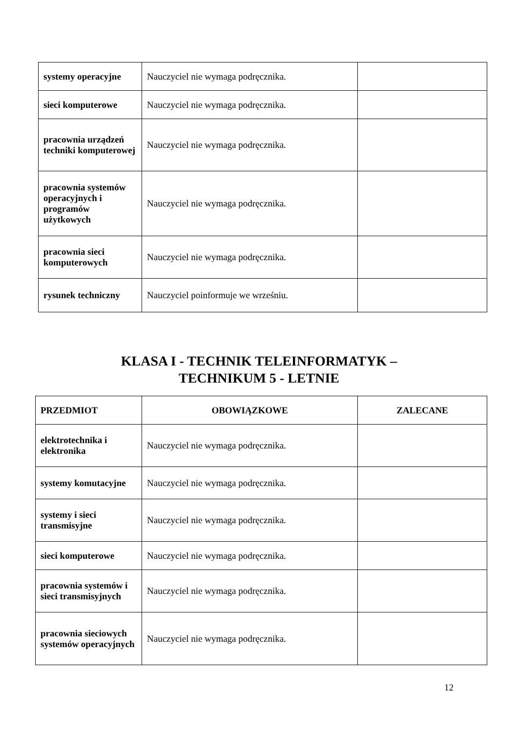| systemy operacyjne | Nauczyciel nie wymaga podręcznika. | |
| sieci komputerowe | Nauczyciel nie wymaga podręcznika. | |
| pracownia urządzeń techniki komputerowej | Nauczyciel nie wymaga podręcznika. | |
| pracownia systemów operacyjnych i programów użytkowych | Nauczyciel nie wymaga podręcznika. | |
| pracownia sieci komputerowych | Nauczyciel nie wymaga podręcznika. | |
| rysunek techniczny | Nauczyciel poinformuje we wrześniu. | |
KLASA I - TECHNIK TELEINFORMATYK –
TECHNIKUM 5 - LETNIE
| PRZEDMIOT | OBOWIĄZKOWE | ZALECANE |
| --- | --- | --- |
| elektrotechnika i elektronika | Nauczyciel nie wymaga podręcznika. | |
| systemy komutacyjne | Nauczyciel nie wymaga podręcznika. | |
| systemy i sieci transmisyjne | Nauczyciel nie wymaga podręcznika. | |
| sieci komputerowe | Nauczyciel nie wymaga podręcznika. | |
| pracownia systemów i sieci transmisyjnych | Nauczyciel nie wymaga podręcznika. | |
| pracownia sieciowych systemów operacyjnych | Nauczyciel nie wymaga podręcznika. | |
12